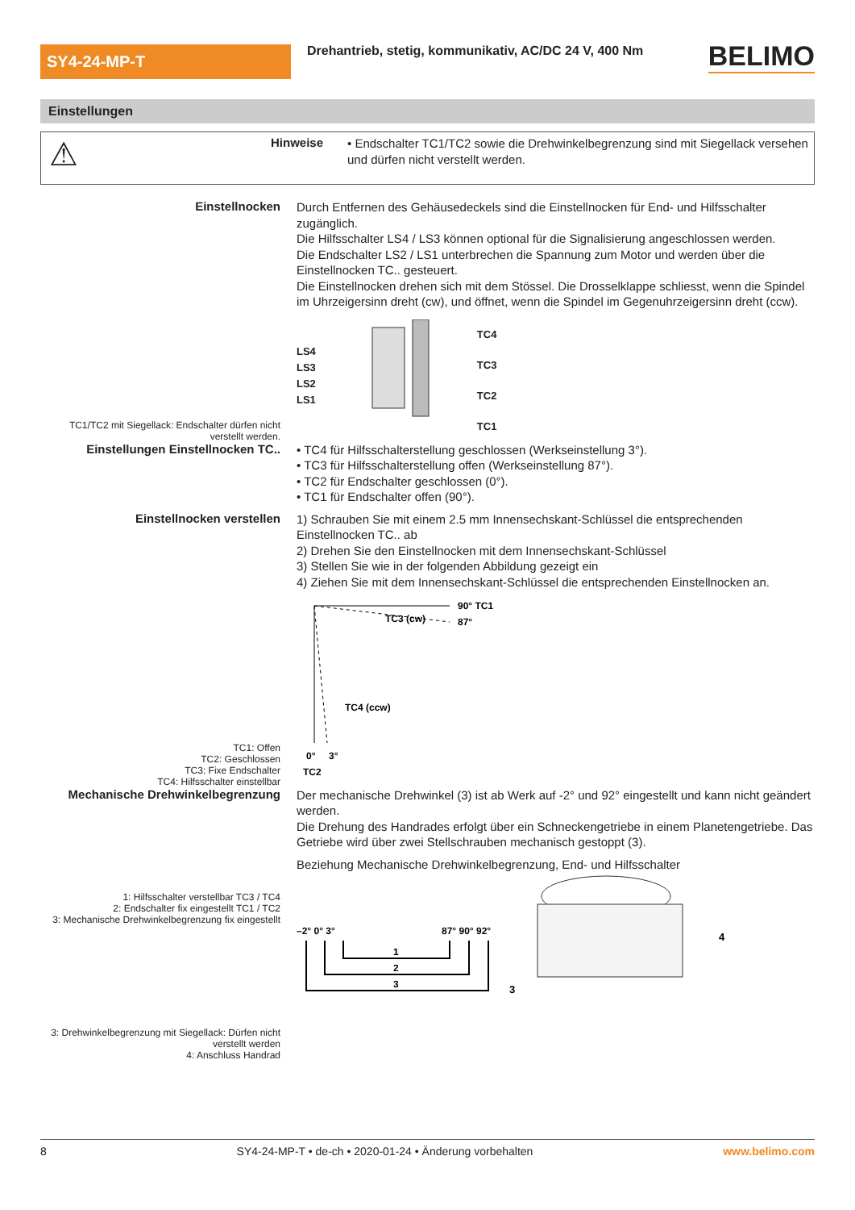SY4-24-MP-T
Drehantrieb, stetig, kommunikativ, AC/DC 24 V, 400 Nm
BELIMO
Einstellungen
⚠
Hinweise
• Endschalter TC1/TC2 sowie die Drehwinkelbegrenzung sind mit Siegellack versehen und dürfen nicht verstellt werden.
Einstellnocken
TC1/TC2 mit Siegellack: Endschalter dürfen nicht verstellt werden.
Durch Entfernen des Gehäusedeckels sind die Einstellnocken für End- und Hilfsschalter zugänglich.
Die Hilfsschalter LS4 / LS3 können optional für die Signalisierung angeschlossen werden.
Die Endschalter LS2 / LS1 unterbrechen die Spannung zum Motor und werden über die Einstellnocken TC.. gesteuert.
Die Einstellnocken drehen sich mit dem Stössel. Die Drosselklappe schliesst, wenn die Spindel im Uhrzeigersinn dreht (cw), und öffnet, wenn die Spindel im Gegenuhrzeigersinn dreht (ccw).
LS4
LS3
LS2
LS1
TC4
TC3
TC2
TC1
Einstellungen Einstellnocken TC..
• TC4 für Hilfsschalterstellung geschlossen (Werkseinstellung 3°).
• TC3 für Hilfsschalterstellung offen (Werkseinstellung 87°).
• TC2 für Endschalter geschlossen (0°).
• TC1 für Endschalter offen (90°).
Einstellnocken verstellen
TC1: Offen
TC2: Geschlossen
TC3: Fixe Endschalter
TC4: Hilfsschalter einstellbar
1) Schrauben Sie mit einem 2.5 mm Innensechskant-Schlüssel die entsprechenden Einstellnocken TC.. ab
2) Drehen Sie den Einstellnocken mit dem Innensechskant-Schlüssel
3) Stellen Sie wie in der folgenden Abbildung gezeigt ein
4) Ziehen Sie mit dem Innensechskant-Schlüssel die entsprechenden Einstellnocken an.
90° TC1
87°
TC3 (cw)
TC4 (ccw)
0°
3°
TC2
Mechanische Drehwinkelbegrenzung
1: Hilfsschalter verstellbar TC3 / TC4
2: Endschalter fix eingestellt TC1 / TC2
3: Mechanische Drehwinkelbegrenzung fix eingestellt
3: Drehwinkelbegrenzung mit Siegellack: Dürfen nicht verstellt werden
4: Anschluss Handrad
Der mechanische Drehwinkel (3) ist ab Werk auf -2° und 92° eingestellt und kann nicht geändert werden.
Die Drehung des Handrades erfolgt über ein Schneckengetriebe in einem Planetengetriebe. Das Getriebe wird über zwei Stellschrauben mechanisch gestoppt (3).
Beziehung Mechanische Drehwinkelbegrenzung, End- und Hilfsschalter
–2° 0° 3°
87° 90° 92°
1
2
3
4
3
8 SY4-24-MP-T • de-ch • 2020-01-24 • Änderung vorbehalten www.belimo.com